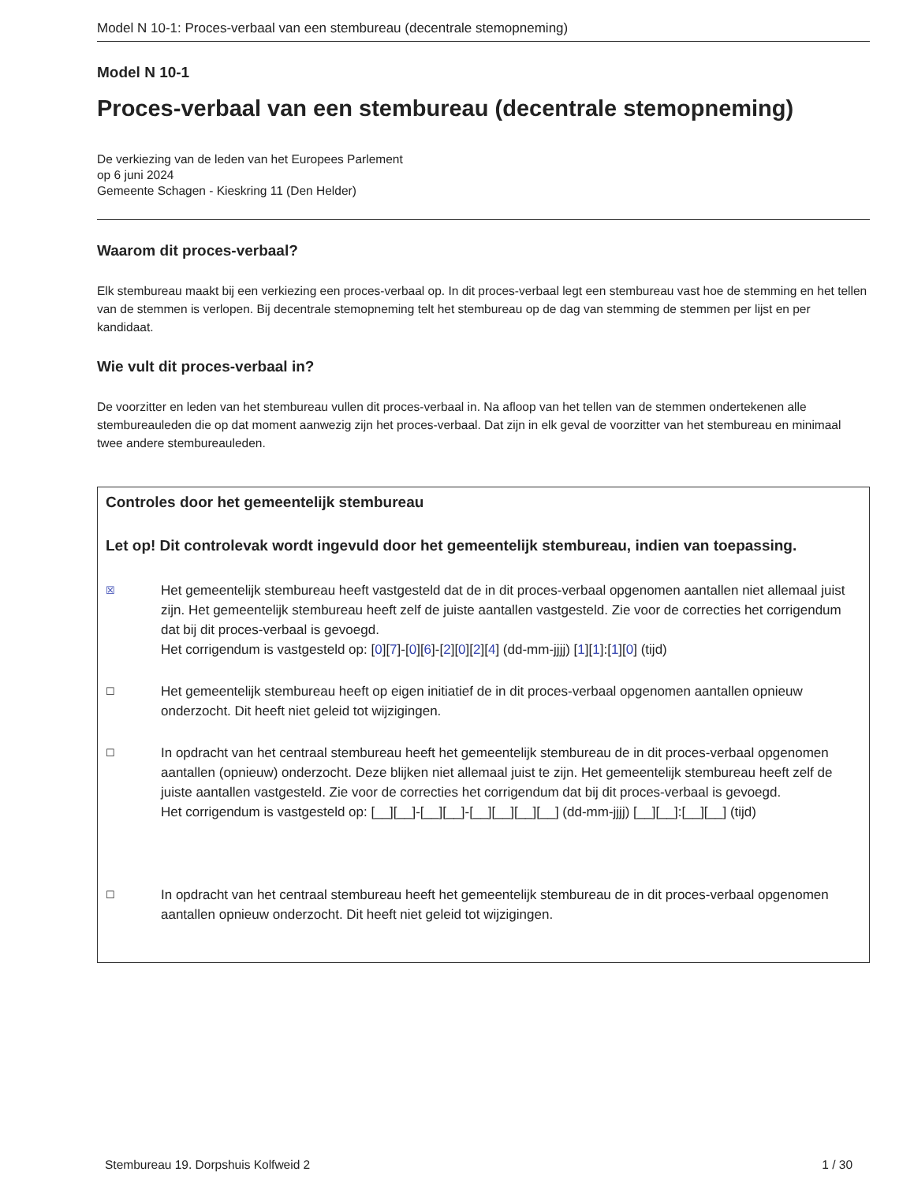Model N 10-1: Proces-verbaal van een stembureau (decentrale stemopneming)
Model N 10-1
Proces-verbaal van een stembureau (decentrale stemopneming)
De verkiezing van de leden van het Europees Parlement
op 6 juni 2024
Gemeente Schagen - Kieskring 11 (Den Helder)
Waarom dit proces-verbaal?
Elk stembureau maakt bij een verkiezing een proces-verbaal op. In dit proces-verbaal legt een stembureau vast hoe de stemming en het tellen van de stemmen is verlopen. Bij decentrale stemopneming telt het stembureau op de dag van stemming de stemmen per lijst en per kandidaat.
Wie vult dit proces-verbaal in?
De voorzitter en leden van het stembureau vullen dit proces-verbaal in. Na afloop van het tellen van de stemmen ondertekenen alle stembureauleden die op dat moment aanwezig zijn het proces-verbaal. Dat zijn in elk geval de voorzitter van het stembureau en minimaal twee andere stembureauleden.
Controles door het gemeentelijk stembureau
Let op! Dit controlevak wordt ingevuld door het gemeentelijk stembureau, indien van toepassing.
☒
Het gemeentelijk stembureau heeft vastgesteld dat de in dit proces-verbaal opgenomen aantallen niet allemaal juist zijn. Het gemeentelijk stembureau heeft zelf de juiste aantallen vastgesteld. Zie voor de correcties het corrigendum dat bij dit proces-verbaal is gevoegd.
Het corrigendum is vastgesteld op: [0][7]-[0][6]-[2][0][2][4] (dd-mm-jjjj) [1][1]:[1][0] (tijd)
☐
Het gemeentelijk stembureau heeft op eigen initiatief de in dit proces-verbaal opgenomen aantallen opnieuw onderzocht. Dit heeft niet geleid tot wijzigingen.
☐
In opdracht van het centraal stembureau heeft het gemeentelijk stembureau de in dit proces-verbaal opgenomen aantallen (opnieuw) onderzocht. Deze blijken niet allemaal juist te zijn. Het gemeentelijk stembureau heeft zelf de juiste aantallen vastgesteld. Zie voor de correcties het corrigendum dat bij dit proces-verbaal is gevoegd.
Het corrigendum is vastgesteld op: [__][__]-[__][__]-[__][__][__][__] (dd-mm-jjjj) [__][__]:[__][__] (tijd)
☐
In opdracht van het centraal stembureau heeft het gemeentelijk stembureau de in dit proces-verbaal opgenomen aantallen opnieuw onderzocht. Dit heeft niet geleid tot wijzigingen.
Stembureau 19. Dorpshuis Kolfweid 2 1 / 30